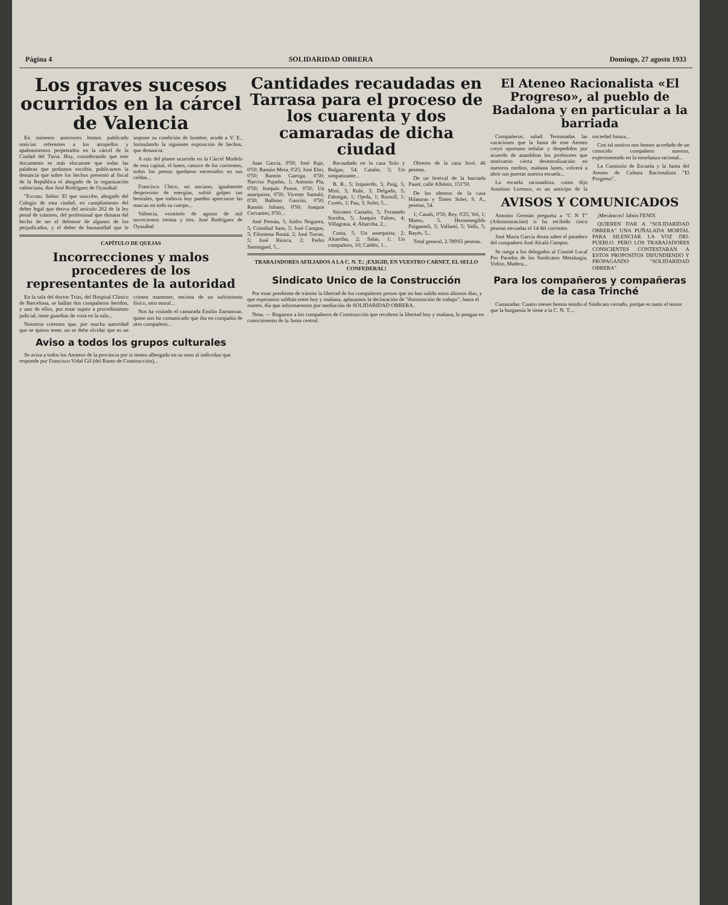Página 4 SOLIDARIDAD OBRERA Domingo, 27 agosto 1933
Los graves sucesos ocurridos en la cárcel de Valencia
En números anteriores hemos publicado noticias referentes a los atropellos y apaleamientos perpetrados en la cárcel de la Ciudad del Turia. Hoy, considerando que este documento es más elocuente que todas las palabras que podamos escribir, publicamos la denuncia que sobre los hechos presentó al fiscal de la República el abogado de la organización valenciana, don José Rodríguez de Oyazábal:
"Excmo. Señor: El que suscribe, abogado del Colegio de esta ciudad, en cumplimiento del deber legal que deriva del artículo 262 de la ley penal de trámites, del profesional que dimana del hecho de ser el defensor de algunos de los perjudicados, y el deber de humanidad que le impone su condición de hombre, acude a V. E., formulando la siguiente exposición de hechos, que denuncia:
A raíz del plante ocurrido en la Cárcel Modelo de esta capital, el lunes, catorce de los corrientes, todos los presos quedaron encerrados en sus celdas...
Francisco Chico, un anciano, igualmente desprovisto de energías, sufrió golpes tan bestiales, que todavía hoy pueden apreciarse las marcas en todo su cuerpo...
Valencia, veintitrés de agosto de mil novecientos treinta y tres. José Rodríguez de Oyazábal
CAPÍTULO DE QUEJAS
Incorrecciones y malos procederes de los representantes de la autoridad
En la sala del doctor Trías, del Hospital Clínico de Barcelona, se hallan dos compañeros heridos, y uno de ellos, por estar sujeto a procedimiento judicial, tiene guardias de vista en la sala...
Nosotros creemos que, por mucha autoridad que se quiera tener, no se debe olvidar que es un crimen mantener, encima de un sufrimiento físico, otro moral...
Nos ha visitado el camarada Emilio Zarranizar, quien nos ha comunicado que iba en compañía de otro compañero...
Aviso a todos los grupos culturales
Se avisa a todos los Ateneos de la provincia por si tienen albergado en su seno al individuo que responde por Francisco Vidal Gil (del Ramo de Construcción)...
Cantidades recaudadas en Tarrasa para el proceso de los cuarenta y dos camaradas de dicha ciudad
Juan García, 0'50; José Rajs, 0'50; Ramón Mera, 0'25; José Ebri, 0'50; Ramón Garriga, 0'50; Narciso Pujadas, 1; Antonio Pla, 0'50; Joaquín Ponse, 0'50; Un anarquista, 0'50; Vicente Santaló, 0'30; Balbino Gascón, 0'50; Ramón Jubany, 0'50; Joaquín Cervantes, 0'50...
José Pernáu, 5; Isidro Noguera, 5; Cristóbal Sans, 5; José Campos, 5; Filomena Romá, 2; José Torras, 5; José Riosca, 2; Pedro Sanmiguel, 5...
Recaudado en la casa Solo y Bulgas, 54; Cataño, 5; Un simpatizante...
B. R., 5; Izquierdo, 5; Puig, 5; Miró, 3; Rubí, 3; Delgado, 5; Fabregat, 1; Ojeda, 1; Rostoll, 1; Cortés, 1; Pau, 3; Soler, 5...
Sócrates Castaño, 5; Fernando Sorriba, 5; Joaquín Falses, 4; Villagrasa, 4; Altarriba, 2...
Costa, 5; Un anarquista, 2; Altarriba, 2; Salas, 1; Un compañero, 10; Caldés, 1...
Obreros de la casa Jové, 46 pesetas.
De un festival de la barriada Pauet, calle Albéniz, 151'50.
De los obreros de la casa Hilaturas y Tintes Soler, S. A., pesetas, 54.
1; Casals, 0'50; Rey, 0'25; Vel, 1; Mateo, 5. Hermenegildo Puiganteli, 5; Vallantí, 5; Valls, 5; Bayés, 5...
Total general, 2.789'65 pesetas.
TRABAJADORES AFILIADOS A LA C. N. T.: ¡EXIGID, EN VUESTRO CARNET, EL SELLO CONFEDERAL!
Sindicato Unico de la Construcción
Por estar pendiente de trámite la libertad de los compañeros presos que no han salido estos últimos días, y que esperamos saldrán entre hoy y mañana, aplazamos la declaración de "disminución de trabajo", hasta el martes, día que informaremos por mediación de SOLIDARIDAD OBRERA.
Nota. — Rogamos a los compañeros de Construcción que recobren la libertad hoy y mañana, lo pongan en conocimiento de la Junta central.
El Ateneo Racionalista «El Progreso», al pueblo de Badalona y en particular a la barriada
Compañeros, salud: Terminadas las vacaciones que la Junta de este Ateneo creyó oportuno señalar y despedidos por acuerdo de asambleas los profesores que motivaron cierta desmoralización en nuestros medios, mañana lunes, volverá a abrir sus puertas nuestra escuela...
La escuela racionalista, como dijo Anselmo Lorenzo, es un anticipo de la sociedad futura...
Con tal motivo nos hemos acordado de un conocido compañero nuestro, experimentado en la enseñanza racional...
La Comisión de Escuela y la Junta del Ateneo de Cultura Racionalista "El Progreso".
AVISOS Y COMUNICADOS
Antonio Germán pregunta a "C N T" (Administración) si ha recibido cinco pesetas enviadas el 14 del corriente.
José María García desea saber el paradero del compañero José Alcalá Campos.
Se ruega a los delegados al Comité Local Pro Parados de los Sindicatos Metalurgia, Vidrio, Madera...
¡Mecánicos! Jabón FENIX
QUIEREN DAR A "SOLIDARIDAD OBRERA" UNA PUÑALADA MORTAL PARA SILENCIAR LA VOZ DEL PUEBLO. PERO LOS TRABAJADORES CONSCIENTES CONTESTARAN A ESTOS PROPOSITOS DIFUNDIENDO Y PROPAGANDO "SOLIDARIDAD OBRERA"
Para los compañeros y compañeras de la casa Trinché
Camaradas: Cuatro meses hemos tenido el Sindicato cerrado, porque es tanto el temor que la burguesía le tiene a la C. N. T....